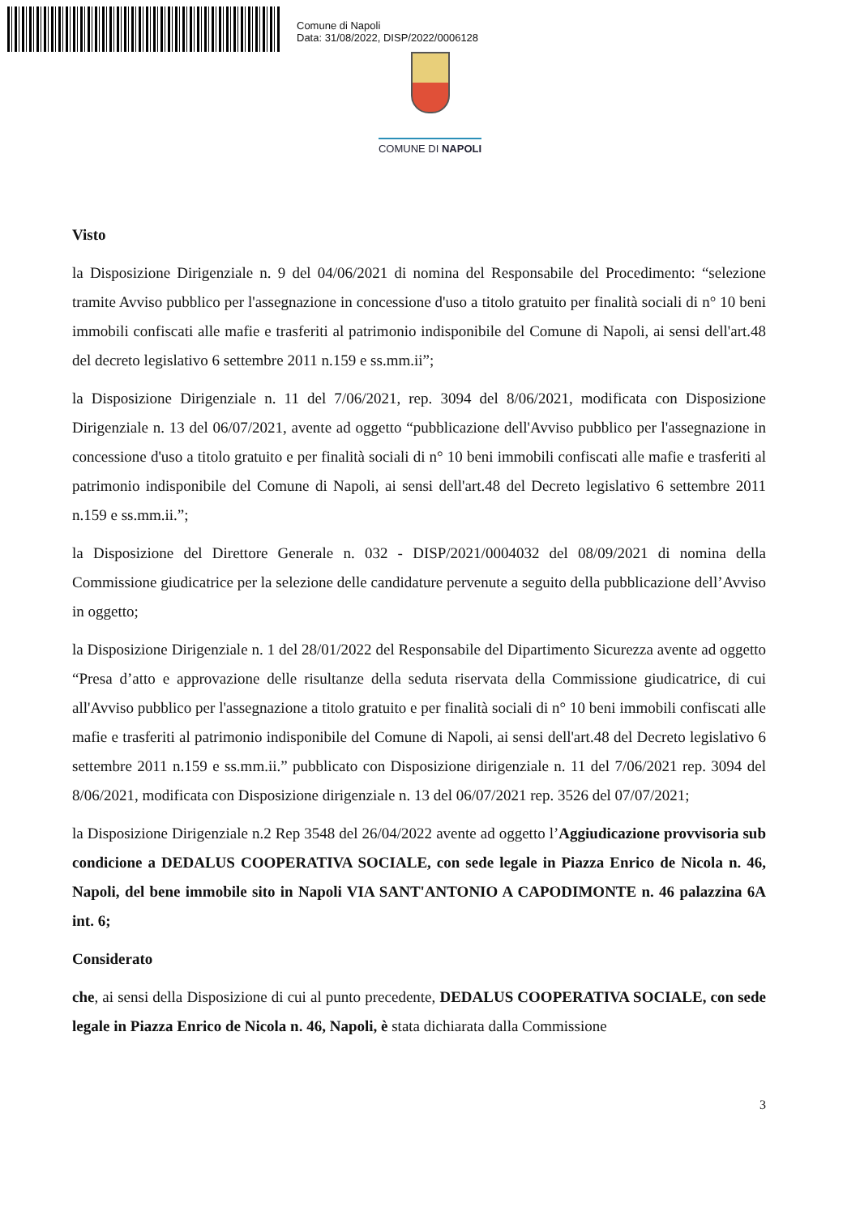Comune di Napoli
Data: 31/08/2022, DISP/2022/0006128
COMUNE DI NAPOLI
Visto
la Disposizione Dirigenziale n. 9 del 04/06/2021 di nomina del Responsabile del Procedimento: “selezione tramite Avviso pubblico per l'assegnazione in concessione d'uso a titolo gratuito per finalità sociali di n° 10 beni immobili confiscati alle mafie e trasferiti al patrimonio indisponibile del Comune di Napoli, ai sensi dell'art.48 del decreto legislativo 6 settembre 2011 n.159 e ss.mm.ii”;
la Disposizione Dirigenziale n. 11 del 7/06/2021, rep. 3094 del 8/06/2021, modificata con Disposizione Dirigenziale n. 13 del 06/07/2021, avente ad oggetto “pubblicazione dell'Avviso pubblico per l'assegnazione in concessione d'uso a titolo gratuito e per finalità sociali di n° 10 beni immobili confiscati alle mafie e trasferiti al patrimonio indisponibile del Comune di Napoli, ai sensi dell'art.48 del Decreto legislativo 6 settembre 2011 n.159 e ss.mm.ii.”;
la Disposizione del Direttore Generale n. 032 - DISP/2021/0004032 del 08/09/2021 di nomina della Commissione giudicatrice per la selezione delle candidature pervenute a seguito della pubblicazione dell’Avviso in oggetto;
la Disposizione Dirigenziale n. 1 del 28/01/2022 del Responsabile del Dipartimento Sicurezza avente ad oggetto “Presa d’atto e approvazione delle risultanze della seduta riservata della Commissione giudicatrice, di cui all'Avviso pubblico per l'assegnazione a titolo gratuito e per finalità sociali di n° 10 beni immobili confiscati alle mafie e trasferiti al patrimonio indisponibile del Comune di Napoli, ai sensi dell'art.48 del Decreto legislativo 6 settembre 2011 n.159 e ss.mm.ii.” pubblicato con Disposizione dirigenziale n. 11 del 7/06/2021 rep. 3094 del 8/06/2021, modificata con Disposizione dirigenziale n. 13 del 06/07/2021 rep. 3526 del 07/07/2021;
la Disposizione Dirigenziale n.2 Rep 3548 del 26/04/2022 avente ad oggetto l’Aggiudicazione provvisoria sub condicione a DEDALUS COOPERATIVA SOCIALE, con sede legale in Piazza Enrico de Nicola n. 46, Napoli, del bene immobile sito in Napoli VIA SANT'ANTONIO A CAPODIMONTE n. 46 palazzina 6A int. 6;
Considerato
che, ai sensi della Disposizione di cui al punto precedente, DEDALUS COOPERATIVA SOCIALE, con sede legale in Piazza Enrico de Nicola n. 46, Napoli, è stata dichiarata dalla Commissione
3